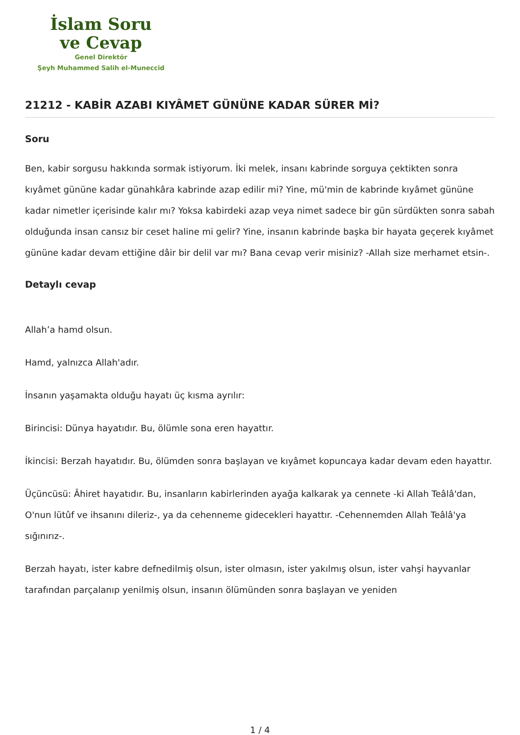İslam Soru
ve Cevap
Genel Direktör
Şeyh Muhammed Salih el-Muneccid
21212 - KABİR AZABI KIYÂMET GÜNÜNE KADAR SÜRER Mİ?
Soru
Ben, kabir sorgusu hakkında sormak istiyorum. İki melek, insanı kabrinde sorguya çektikten sonra kıyâmet gününe kadar günahkâra kabrinde azap edilir mi? Yine, mü'min de kabrinde kıyâmet gününe kadar nimetler içerisinde kalır mı? Yoksa kabirdeki azap veya nimet sadece bir gün sürdükten sonra sabah olduğunda insan cansız bir ceset haline mi gelir? Yine, insanın kabrinde başka bir hayata geçerek kıyâmet gününe kadar devam ettiğine dâir bir delil var mı? Bana cevap verir misiniz? -Allah size merhamet etsin-.
Detaylı cevap
Allah’a hamd olsun.
Hamd, yalnızca Allah'adır.
İnsanın yaşamakta olduğu hayatı üç kısma ayrılır:
Birincisi: Dünya hayatıdır. Bu, ölümle sona eren hayattır.
İkincisi: Berzah hayatıdır. Bu, ölümden sonra başlayan ve kıyâmet kopuncaya kadar devam eden hayattır.
Üçüncüsü: Âhiret hayatıdır. Bu, insanların kabirlerinden ayağa kalkarak ya cennete -ki Allah Teâlâ'dan, O'nun lütûf ve ihsanını dileriz-, ya da cehenneme gidecekleri hayattır. -Cehennemden Allah Teâlâ'ya sığınırız-.
Berzah hayatı, ister kabre defnedilmiş olsun, ister olmasın, ister yakılmış olsun, ister vahşi hayvanlar tarafından parçalanıp yenilmiş olsun, insanın ölümünden sonra başlayan ve yeniden
1 / 4